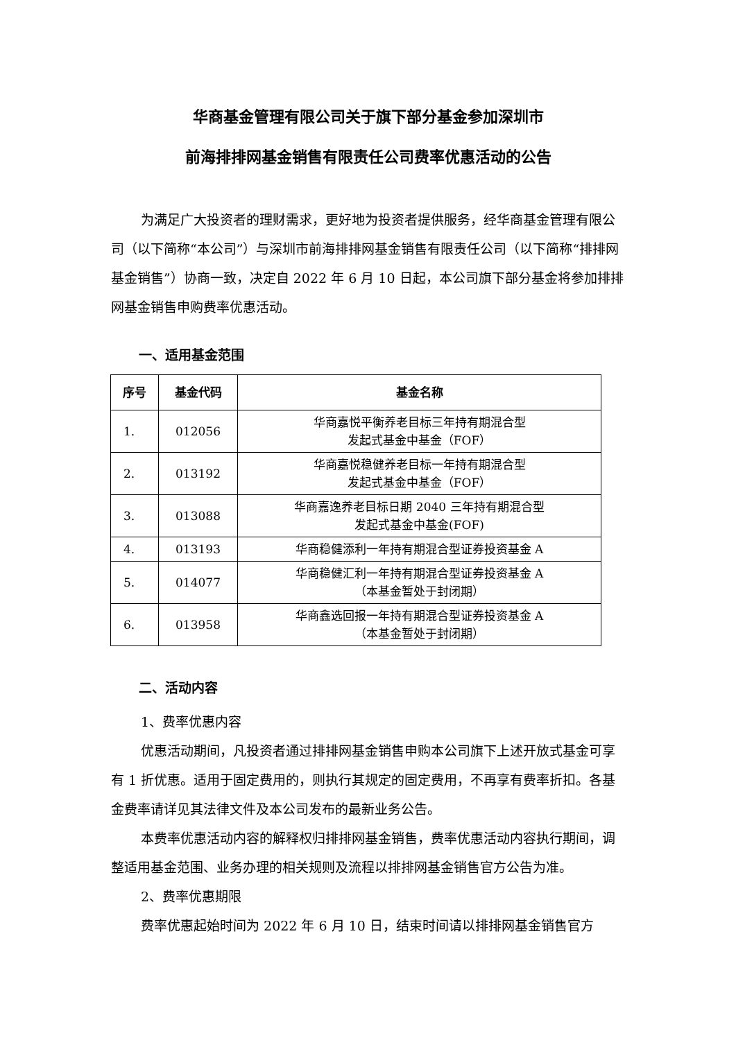华商基金管理有限公司关于旗下部分基金参加深圳市
前海排排网基金销售有限责任公司费率优惠活动的公告
为满足广大投资者的理财需求，更好地为投资者提供服务，经华商基金管理有限公司（以下简称“本公司”）与深圳市前海排排网基金销售有限责任公司（以下简称“排排网基金销售”）协商一致，决定自 2022 年 6 月 10 日起，本公司旗下部分基金将参加排排网基金销售申购费率优惠活动。
一、适用基金范围
| 序号 | 基金代码 | 基金名称 |
| --- | --- | --- |
| 1. | 012056 | 华商嘉悦平衡养老目标三年持有期混合型 发起式基金中基金（FOF） |
| 2. | 013192 | 华商嘉悦稳健养老目标一年持有期混合型 发起式基金中基金（FOF） |
| 3. | 013088 | 华商嘉逸养老目标日期 2040 三年持有期混合型 发起式基金中基金(FOF) |
| 4. | 013193 | 华商稳健添利一年持有期混合型证券投资基金 A |
| 5. | 014077 | 华商稳健汇利一年持有期混合型证券投资基金 A （本基金暂处于封闭期） |
| 6. | 013958 | 华商鑫选回报一年持有期混合型证券投资基金 A （本基金暂处于封闭期） |
二、活动内容
1、费率优惠内容
优惠活动期间，凡投资者通过排排网基金销售申购本公司旗下上述开放式基金可享有 1 折优惠。适用于固定费用的，则执行其规定的固定费用，不再享有费率折扣。各基金费率请详见其法律文件及本公司发布的最新业务公告。
本费率优惠活动内容的解释权归排排网基金销售，费率优惠活动内容执行期间，调整适用基金范围、业务办理的相关规则及流程以排排网基金销售官方公告为准。
2、费率优惠期限
费率优惠起始时间为 2022 年 6 月 10 日，结束时间请以排排网基金销售官方